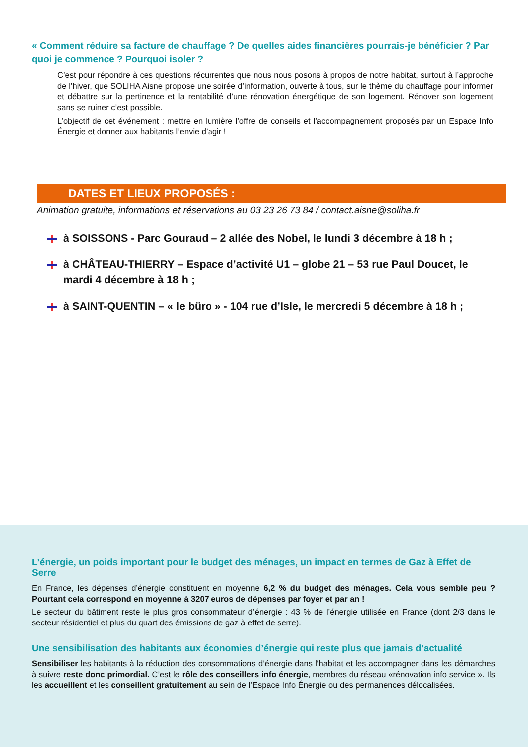« Comment réduire sa facture de chauffage ? De quelles aides financières pourrais-je bénéficier ? Par quoi je commence ? Pourquoi isoler ?
C’est pour répondre à ces questions récurrentes que nous nous posons à propos de notre habitat, surtout à l’approche de l’hiver, que SOLIHA Aisne propose une soirée d’information, ouverte à tous, sur le thème du chauffage pour informer et débattre sur la pertinence et la rentabilité d’une rénovation énergétique de son logement. Rénover son logement sans se ruiner c’est possible.
L’objectif de cet événement : mettre en lumière l’offre de conseils et l’accompagnement proposés par un Espace Info Énergie et donner aux habitants l’envie d’agir !
DATES ET LIEUX PROPOSÉS :
Animation gratuite, informations et réservations au 03 23 26 73 84 / contact.aisne@soliha.fr
à SOISSONS - Parc Gouraud – 2 allée des Nobel, le lundi 3 décembre à 18 h ;
à CHÂTEAU-THIERRY – Espace d’activité U1 – globe 21 – 53 rue Paul Doucet, le mardi 4 décembre à 18 h ;
à SAINT-QUENTIN – « le büro » - 104 rue d’Isle, le mercredi 5 décembre à 18 h ;
L’énergie, un poids important pour le budget des ménages, un impact en termes de Gaz à Effet de Serre
En France, les dépenses d’énergie constituent en moyenne 6,2 % du budget des ménages. Cela vous semble peu ? Pourtant cela correspond en moyenne à 3207 euros de dépenses par foyer et par an !
Le secteur du bâtiment reste le plus gros consommateur d’énergie : 43 % de l’énergie utilisée en France (dont 2/3 dans le secteur résidentiel et plus du quart des émissions de gaz à effet de serre).
Une sensibilisation des habitants aux économies d’énergie qui reste plus que jamais d’actualité
Sensibiliser les habitants à la réduction des consommations d’énergie dans l’habitat et les accompagner dans les démarches à suivre reste donc primordial. C’est le rôle des conseillers info énergie, membres du réseau «rénovation info service ». Ils les accueillent et les conseillent gratuitement au sein de l’Espace Info Énergie ou des permanences délocalisées.